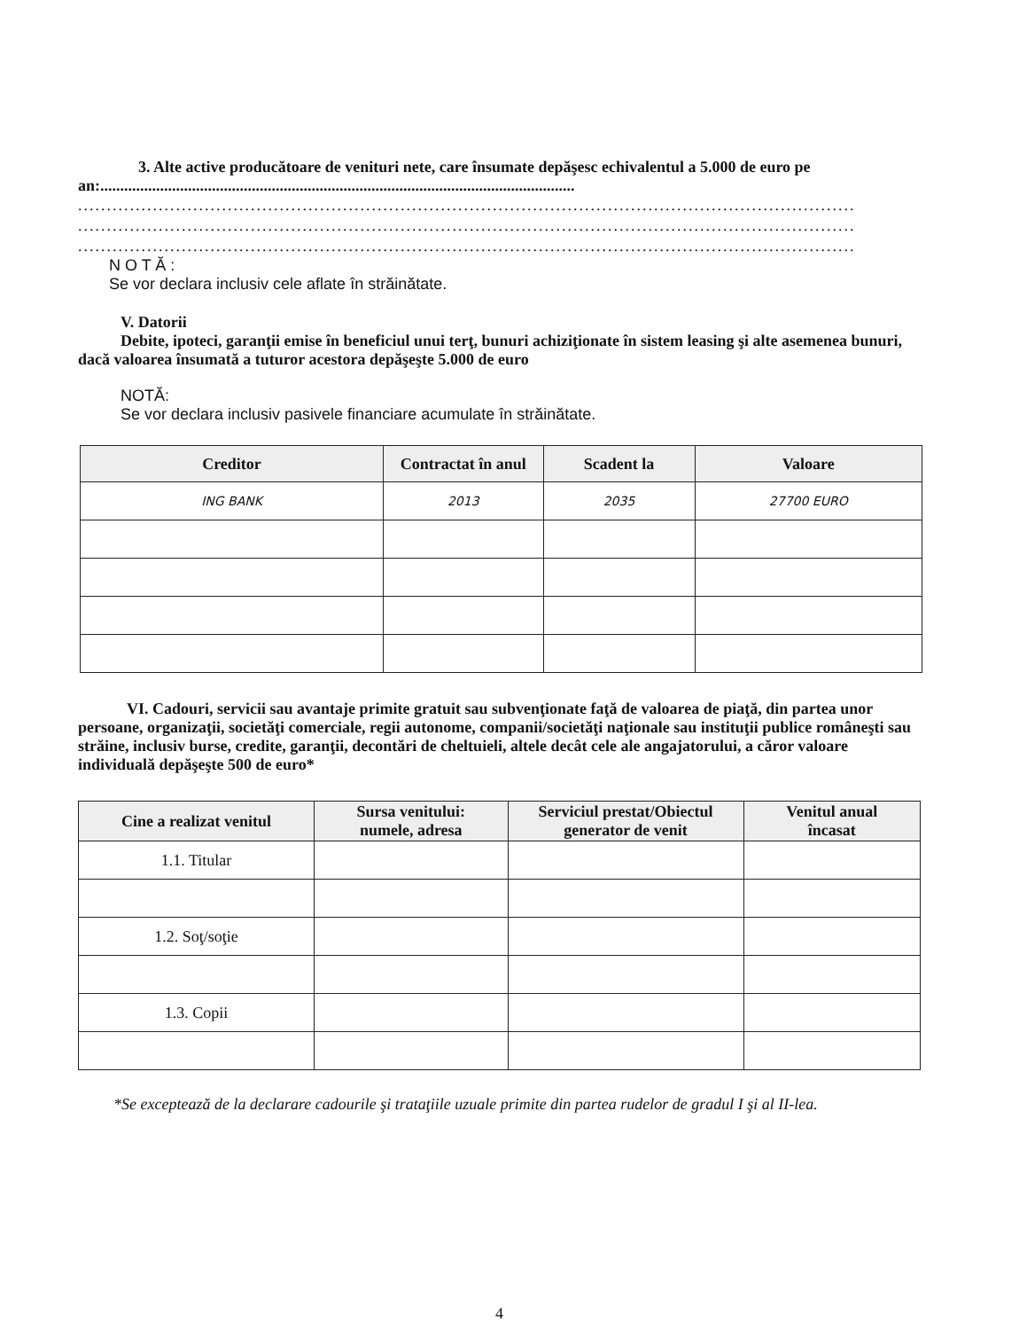3. Alte active producătoare de venituri nete, care însumate depăşesc echivalentul a 5.000 de euro pe an:.......................................................................................................................
.......................................................................................................................................
.......................................................................................................................................
.......................................................................................................................................
N O T Ă :
Se vor declara inclusiv cele aflate în străinătate.
V. Datorii
Debite, ipoteci, garanţii emise în beneficiul unui terţ, bunuri achiziţionate în sistem leasing şi alte asemenea bunuri, dacă valoarea însumată a tuturor acestora depăşeşte 5.000 de euro
NOTĂ:
Se vor declara inclusiv pasivele financiare acumulate în străinătate.
| Creditor | Contractat în anul | Scadent la | Valoare |
| --- | --- | --- | --- |
| ING BANK | 2013 | 2035 | 27700 EURO |
VI. Cadouri, servicii sau avantaje primite gratuit sau subvenţionate faţă de valoarea de piaţă, din partea unor persoane, organizaţii, societăţi comerciale, regii autonome, companii/societăţi naţionale sau instituţii publice româneşti sau străine, inclusiv burse, credite, garanţii, decontări de cheltuieli, altele decât cele ale angajatorului, a căror valoare individuală depăşeşte 500 de euro*
| Cine a realizat venitul | Sursa venitului: numele, adresa | Serviciul prestat/Obiectul generator de venit | Venitul anual încasat |
| --- | --- | --- | --- |
| 1.1. Titular | | | |
| 1.2. Soţ/soţie | | | |
| 1.3. Copii | | | |
*Se exceptează de la declarare cadourile şi trataţiile uzuale primite din partea rudelor de gradul I şi al II-lea.
4